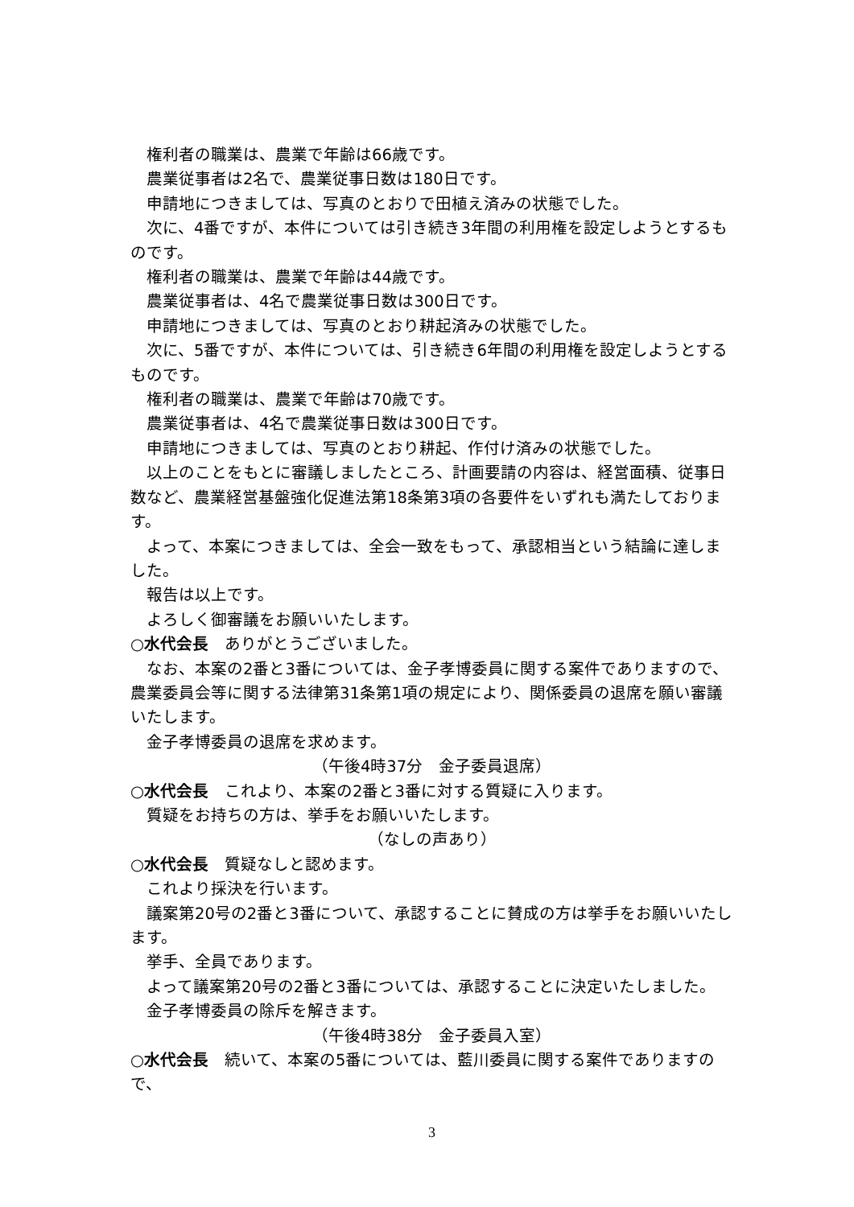権利者の職業は、農業で年齢は66歳です。
農業従事者は2名で、農業従事日数は180日です。
申請地につきましては、写真のとおりで田植え済みの状態でした。
次に、4番ですが、本件については引き続き3年間の利用権を設定しようとするものです。
権利者の職業は、農業で年齢は44歳です。
農業従事者は、4名で農業従事日数は300日です。
申請地につきましては、写真のとおり耕起済みの状態でした。
次に、5番ですが、本件については、引き続き6年間の利用権を設定しようとするものです。
権利者の職業は、農業で年齢は70歳です。
農業従事者は、4名で農業従事日数は300日です。
申請地につきましては、写真のとおり耕起、作付け済みの状態でした。
以上のことをもとに審議しましたところ、計画要請の内容は、経営面積、従事日数など、農業経営基盤強化促進法第18条第3項の各要件をいずれも満たしております。
よって、本案につきましては、全会一致をもって、承認相当という結論に達しました。
報告は以上です。
よろしく御審議をお願いいたします。
○水代会長　ありがとうございました。
なお、本案の2番と3番については、金子孝博委員に関する案件でありますので、農業委員会等に関する法律第31条第1項の規定により、関係委員の退席を願い審議いたします。
金子孝博委員の退席を求めます。
（午後4時37分　金子委員退席）
○水代会長　これより、本案の2番と3番に対する質疑に入ります。
質疑をお持ちの方は、挙手をお願いいたします。
（なしの声あり）
○水代会長　質疑なしと認めます。
これより採決を行います。
議案第20号の2番と3番について、承認することに賛成の方は挙手をお願いいたします。
挙手、全員であります。
よって議案第20号の2番と3番については、承認することに決定いたしました。
金子孝博委員の除斥を解きます。
（午後4時38分　金子委員入室）
○水代会長　続いて、本案の5番については、藍川委員に関する案件でありますので、
3